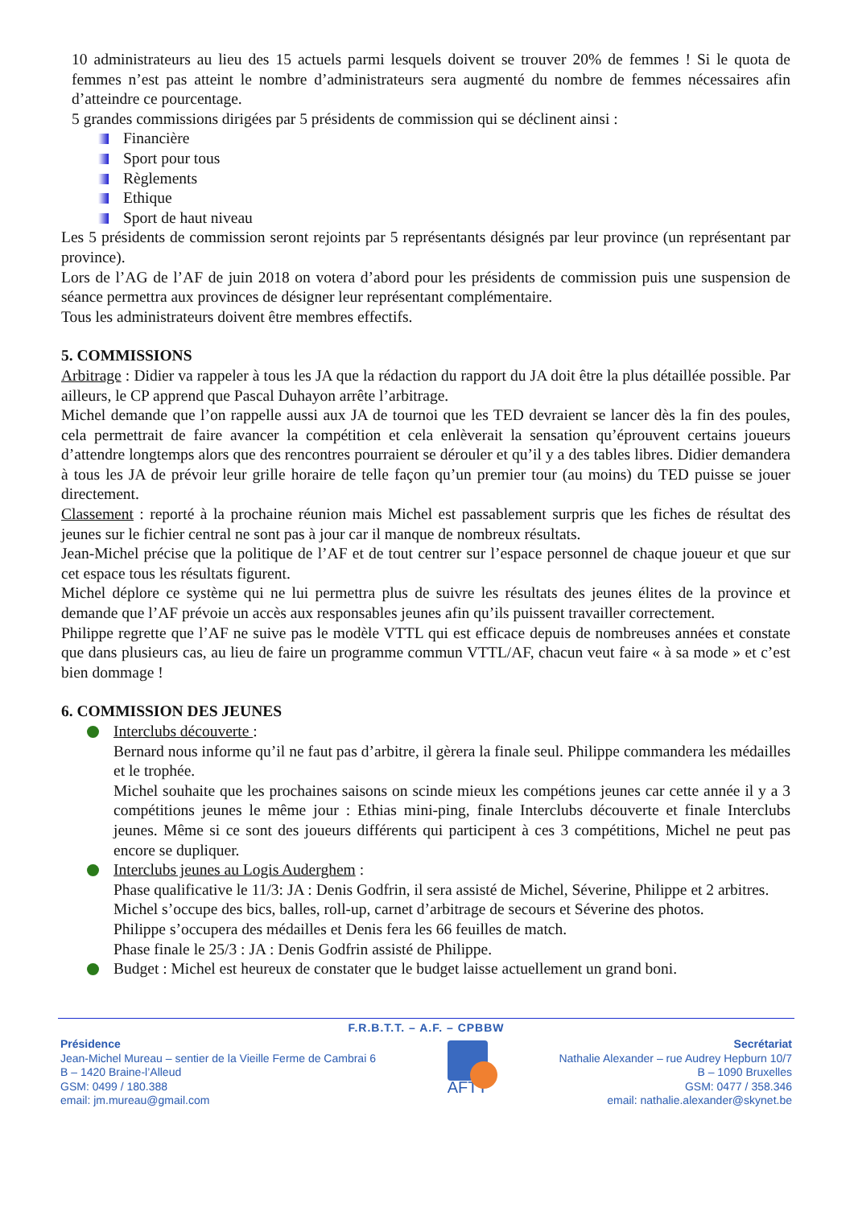10 administrateurs au lieu des 15 actuels parmi lesquels doivent se trouver 20% de femmes ! Si le quota de femmes n’est pas atteint le nombre d’administrateurs sera augmenté du nombre de femmes nécessaires afin d’atteindre ce pourcentage.
5 grandes commissions dirigées par 5 présidents de commission qui se déclinent ainsi :
Financière
Sport pour tous
Règlements
Ethique
Sport de haut niveau
Les 5 présidents de commission seront rejoints par 5 représentants désignés par leur province (un représentant par province).
Lors de l’AG de l’AF de juin 2018 on votera d’abord pour les présidents de commission puis une suspension de séance permettra aux provinces de désigner leur représentant complémentaire.
Tous les administrateurs doivent être membres effectifs.
5. COMMISSIONS
Arbitrage : Didier va rappeler à tous les JA que la rédaction du rapport du JA doit être la plus détaillée possible. Par ailleurs, le CP apprend que Pascal Duhayon arrête l’arbitrage.
Michel demande que l’on rappelle aussi aux JA de tournoi que les TED devraient se lancer dès la fin des poules, cela permettrait de faire avancer la compétition et cela enlèverait la sensation qu’éprouvent certains joueurs d’attendre longtemps alors que des rencontres pourraient se dérouler et qu’il y a des tables libres. Didier demandera à tous les JA de prévoir leur grille horaire de telle façon qu’un premier tour (au moins) du TED puisse se jouer directement.
Classement : reporté à la prochaine réunion mais Michel est passablement surpris que les fiches de résultat des jeunes sur le fichier central ne sont pas à jour car il manque de nombreux résultats.
Jean-Michel précise que la politique de l’AF et de tout centrer sur l’espace personnel de chaque joueur et que sur cet espace tous les résultats figurent.
Michel déplore ce système qui ne lui permettra plus de suivre les résultats des jeunes élites de la province et demande que l’AF prévoie un accès aux responsables jeunes afin qu’ils puissent travailler correctement.
Philippe regrette que l’AF ne suive pas le modèle VTTL qui est efficace depuis de nombreuses années et constate que dans plusieurs cas, au lieu de faire un programme commun VTTL/AF, chacun veut faire « à sa mode » et c’est bien dommage !
6. COMMISSION DES JEUNES
Interclubs découverte :
Bernard nous informe qu’il ne faut pas d’arbitre, il gèrera la finale seul. Philippe commandera les médailles et le trophée.
Michel souhaite que les prochaines saisons on scinde mieux les compétions jeunes car cette année il y a 3 compétitions jeunes le même jour : Ethias mini-ping, finale Interclubs découverte et finale Interclubs jeunes. Même si ce sont des joueurs différents qui participent à ces 3 compétitions, Michel ne peut pas encore se dupliquer.
Interclubs jeunes au Logis Auderghem :
Phase qualificative le 11/3: JA : Denis Godfrin, il sera assisté de Michel, Séverine, Philippe et 2 arbitres.
Michel s’occupe des bics, balles, roll-up, carnet d’arbitrage de secours et Séverine des photos.
Philippe s’occupera des médailles et Denis fera les 66 feuilles de match.
Phase finale le 25/3 : JA : Denis Godfrin assisté de Philippe.
Budget : Michel est heureux de constater que le budget laisse actuellement un grand boni.
F.R.B.T.T. – A.F. – CPBBW
Présidence
Jean-Michel Mureau – sentier de la Vieille Ferme de Cambrai 6
B – 1420 Braine-l’Alleud
GSM: 0499 / 180.388
email: jm.mureau@gmail.com
AFTT
Secrétariat
Nathalie Alexander – rue Audrey Hepburn 10/7
B – 1090 Bruxelles
GSM: 0477 / 358.346
email: nathalie.alexander@skynet.be